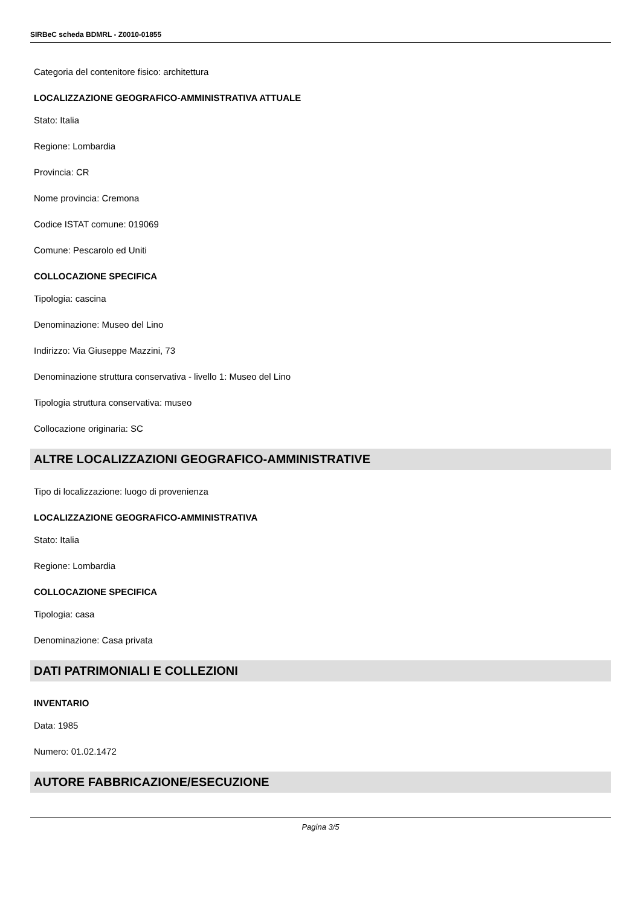SIRBeC scheda BDMRL - Z0010-01855
Categoria del contenitore fisico: architettura
LOCALIZZAZIONE GEOGRAFICO-AMMINISTRATIVA ATTUALE
Stato: Italia
Regione: Lombardia
Provincia: CR
Nome provincia: Cremona
Codice ISTAT comune: 019069
Comune: Pescarolo ed Uniti
COLLOCAZIONE SPECIFICA
Tipologia: cascina
Denominazione: Museo del Lino
Indirizzo: Via Giuseppe Mazzini, 73
Denominazione struttura conservativa - livello 1: Museo del Lino
Tipologia struttura conservativa: museo
Collocazione originaria: SC
ALTRE LOCALIZZAZIONI GEOGRAFICO-AMMINISTRATIVE
Tipo di localizzazione: luogo di provenienza
LOCALIZZAZIONE GEOGRAFICO-AMMINISTRATIVA
Stato: Italia
Regione: Lombardia
COLLOCAZIONE SPECIFICA
Tipologia: casa
Denominazione: Casa privata
DATI PATRIMONIALI E COLLEZIONI
INVENTARIO
Data: 1985
Numero: 01.02.1472
AUTORE FABBRICAZIONE/ESECUZIONE
Pagina 3/5